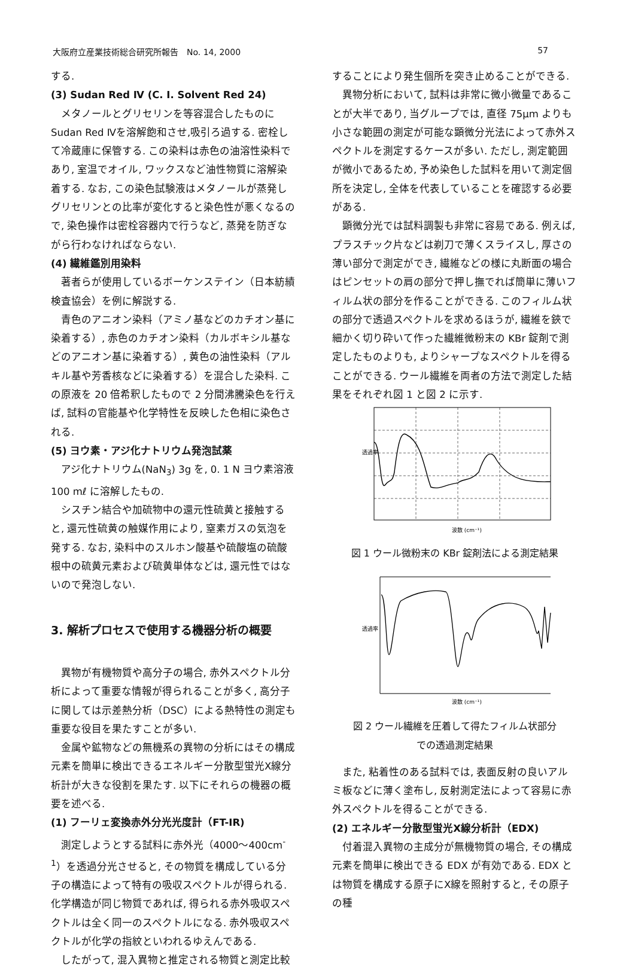大阪府立産業技術総合研究所報告　No. 14, 2000 57
する.
(3) Sudan Red Ⅳ (C. I. Solvent Red 24)
メタノールとグリセリンを等容混合したものにSudan Red Ⅳを溶解飽和させ,吸引ろ過する. 密栓して冷蔵庫に保管する. この染料は赤色の油溶性染料であり, 室温でオイル, ワックスなど油性物質に溶解染着する. なお, この染色試験液はメタノールが蒸発しグリセリンとの比率が変化すると染色性が悪くなるので, 染色操作は密栓容器内で行うなど, 蒸発を防ぎながら行わなければならない.
(4) 繊維鑑別用染料
著者らが使用しているボーケンステイン（日本紡績検査協会）を例に解説する.
青色のアニオン染料（アミノ基などのカチオン基に染着する）, 赤色のカチオン染料（カルボキシル基などのアニオン基に染着する）, 黄色の油性染料（アルキル基や芳香核などに染着する）を混合した染料. この原液を 20 倍希釈したもので 2 分間沸騰染色を行えば, 試料の官能基や化学特性を反映した色相に染色される.
(5) ヨウ素・アジ化ナトリウム発泡試薬
アジ化ナトリウム(NaN<sub>3</sub>) 3g を, 0. 1 N ヨウ素溶液 100 mℓ に溶解したもの.
シスチン結合や加硫物中の還元性硫黄と接触すると, 還元性硫黄の触媒作用により, 窒素ガスの気泡を発する. なお, 染料中のスルホン酸基や硫酸塩の硫酸根中の硫黄元素および硫黄単体などは, 還元性ではないので発泡しない.
3. 解析プロセスで使用する機器分析の概要
異物が有機物質や高分子の場合, 赤外スペクトル分析によって重要な情報が得られることが多く, 高分子に関しては示差熱分析（DSC）による熱特性の測定も重要な役目を果たすことが多い.
金属や鉱物などの無機系の異物の分析にはその構成元素を簡単に検出できるエネルギー分散型蛍光X線分析計が大きな役割を果たす. 以下にそれらの機器の概要を述べる.
(1) フーリェ変換赤外分光光度計（FT-IR)
測定しようとする試料に赤外光（4000～400cm<sup>-1</sup>）を透過分光させると, その物質を構成している分子の構造によって特有の吸収スペクトルが得られる. 化学構造が同じ物質であれば, 得られる赤外吸収スペクトルは全く同一のスペクトルになる. 赤外吸収スペクトルが化学の指紋といわれるゆえんである.
したがって, 混入異物と推定される物質と測定比較
することにより発生個所を突き止めることができる.
異物分析において, 試料は非常に微小微量であることが大半であり, 当グループでは, 直径 75μm よりも小さな範囲の測定が可能な顕微分光法によって赤外スペクトルを測定するケースが多い. ただし, 測定範囲が微小であるため, 予め染色した試料を用いて測定個所を決定し, 全体を代表していることを確認する必要がある.
顕微分光では試料調製も非常に容易である. 例えば, プラスチック片などは剃刀で薄くスライスし, 厚さの薄い部分で測定ができ, 繊維などの様に丸断面の場合はピンセットの肩の部分で押し撫でれば簡単に薄いフィルム状の部分を作ることができる. このフィルム状の部分で透過スペクトルを求めるほうが, 繊維を鋏で細かく切り砕いて作った繊維微粉末の KBr 錠剤で測定したものよりも, よりシャープなスペクトルを得ることができる. ウール繊維を両者の方法で測定した結果をそれぞれ図 1 と図 2 に示す.
透過率
波数 (cm⁻¹)
図 1 ウール微粉末の KBr 錠剤法による測定結果
透過率
波数 (cm⁻¹)
図 2 ウール繊維を圧着して得たフィルム状部分
での透過測定結果
また, 粘着性のある試料では, 表面反射の良いアルミ板などに薄く塗布し, 反射測定法によって容易に赤外スペクトルを得ることができる.
(2) エネルギー分散型蛍光X線分析計（EDX)
付着混入異物の主成分が無機物質の場合, その構成元素を簡単に検出できる EDX が有効である. EDX とは物質を構成する原子にX線を照射すると, その原子の種